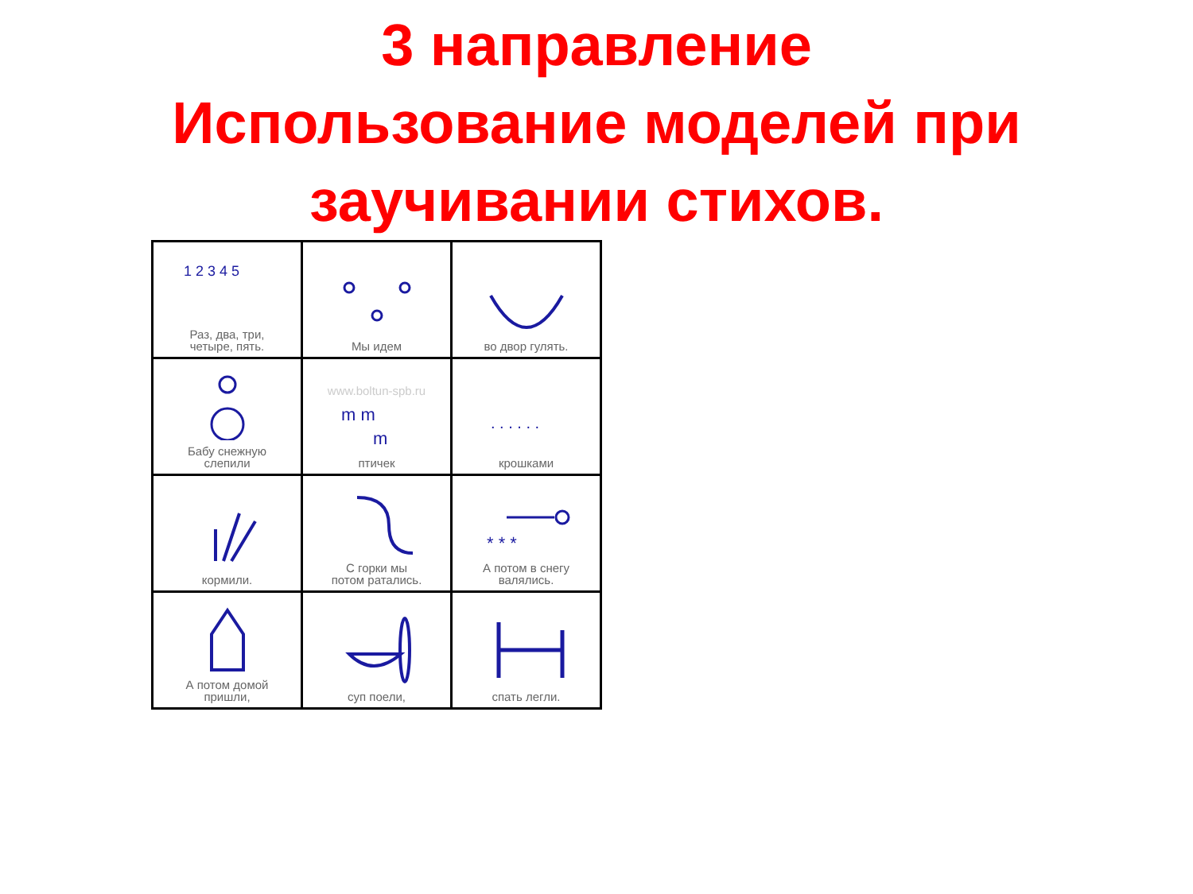3 направление
Использование моделей при
заучивании стихов.
| 1 2 3 4 5 Раз, два, три, четыре, пять. | Мы идем | во двор гулять. |
| Бабу снежную слепили | www.boltun-spb.ru m m m птичек | . . . . . . крошками |
| кормили. | С горки мы потом ратались. | * * * А потом в снегу валялись. |
| А потом домой пришли, | суп поели, | спать легли. |